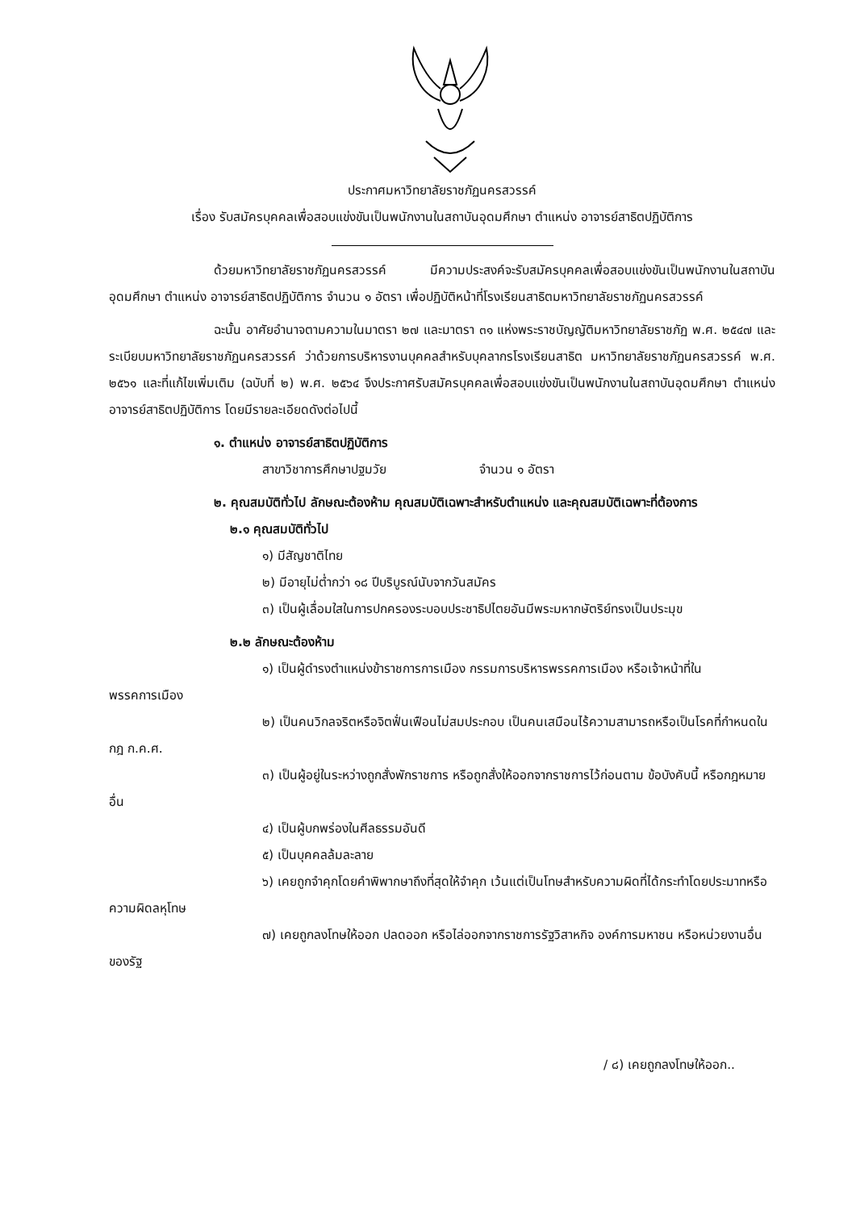ประกาศมหาวิทยาลัยราชภัฏนครสวรรค์
เรื่อง รับสมัครบุคคลเพื่อสอบแข่งขันเป็นพนักงานในสถาบันอุดมศึกษา ตำแหน่ง อาจารย์สาธิตปฏิบัติการ
ด้วยมหาวิทยาลัยราชภัฏนครสวรรค์ มีความประสงค์จะรับสมัครบุคคลเพื่อสอบแข่งขันเป็นพนักงานในสถาบันอุดมศึกษา ตำแหน่ง อาจารย์สาธิตปฏิบัติการ จำนวน ๑ อัตรา เพื่อปฏิบัติหน้าที่โรงเรียนสาธิตมหาวิทยาลัยราชภัฏนครสวรรค์
ฉะนั้น อาศัยอำนาจตามความในมาตรา ๒๗ และมาตรา ๓๑ แห่งพระราชบัญญัติมหาวิทยาลัยราชภัฏ พ.ศ. ๒๕๔๗ และระเบียบมหาวิทยาลัยราชภัฏนครสวรรค์ ว่าด้วยการบริหารงานบุคคลสำหรับบุคลากรโรงเรียนสาธิต มหาวิทยาลัยราชภัฏนครสวรรค์ พ.ศ. ๒๕๖๑ และที่แก้ไขเพิ่มเติม (ฉบับที่ ๒) พ.ศ. ๒๕๖๔ จึงประกาศรับสมัครบุคคลเพื่อสอบแข่งขันเป็นพนักงานในสถาบันอุดมศึกษา ตำแหน่ง อาจารย์สาธิตปฏิบัติการ โดยมีรายละเอียดดังต่อไปนี้
๑. ตำแหน่ง อาจารย์สาธิตปฏิบัติการ
สาขาวิชาการศึกษาปฐมวัย จำนวน ๑ อัตรา
๒. คุณสมบัติทั่วไป ลักษณะต้องห้าม คุณสมบัติเฉพาะสำหรับตำแหน่ง และคุณสมบัติเฉพาะที่ต้องการ
๒.๑ คุณสมบัติทั่วไป
๑) มีสัญชาติไทย
๒) มีอายุไม่ต่ำกว่า ๑๘ ปีบริบูรณ์นับจากวันสมัคร
๓) เป็นผู้เลื่อมใสในการปกครองระบอบประชาธิปไตยอันมีพระมหากษัตริย์ทรงเป็นประมุข
๒.๒ ลักษณะต้องห้าม
๑) เป็นผู้ดำรงตำแหน่งข้าราชการการเมือง กรรมการบริหารพรรคการเมือง หรือเจ้าหน้าที่ในพรรคการเมือง
๒) เป็นคนวิกลจริตหรือจิตฟั่นเฟือนไม่สมประกอบ เป็นคนเสมือนไร้ความสามารถหรือเป็นโรคที่กำหนดในกฎ ก.ค.ศ.
๓) เป็นผู้อยู่ในระหว่างถูกสั่งพักราชการ หรือถูกสั่งให้ออกจากราชการไว้ก่อนตาม ข้อบังคับนี้ หรือกฎหมายอื่น
๔) เป็นผู้บกพร่องในศีลธรรมอันดี
๕) เป็นบุคคลล้มละลาย
๖) เคยถูกจำคุกโดยคำพิพากษาถึงที่สุดให้จำคุก เว้นแต่เป็นโทษสำหรับความผิดที่ได้กระทำโดยประมาทหรือความผิดลหุโทษ
๗) เคยถูกลงโทษให้ออก ปลดออก หรือไล่ออกจากราชการรัฐวิสาหกิจ องค์การมหาชน หรือหน่วยงานอื่นของรัฐ
/ ๘) เคยถูกลงโทษให้ออก..